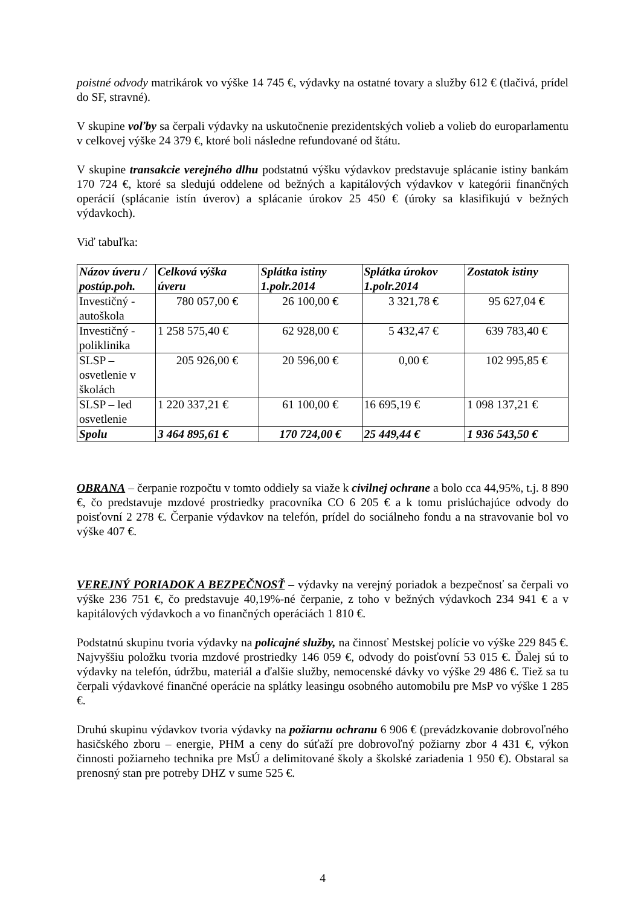poistné odvody matrikárok vo výške 14 745 €, výdavky na ostatné tovary a služby 612 € (tlačivá, prídel do SF, stravné).
V skupine voľby sa čerpali výdavky na uskutočnenie prezidentských volieb a volieb do europarlamentu v celkovej výške 24 379 €, ktoré boli následne refundované od štátu.
V skupine transakcie verejného dlhu podstatnú výšku výdavkov predstavuje splácanie istiny bankám 170 724 €, ktoré sa sledujú oddelene od bežných a kapitálových výdavkov v kategórii finančných operácií (splácanie istín úverov) a splácanie úrokov 25 450 € (úroky sa klasifikujú v bežných výdavkoch).
Viď tabuľka:
| Názov úveru / postúp.poh. | Celková výška úveru | Splátka istiny 1.polr.2014 | Splátka úrokov 1.polr.2014 | Zostatok istiny |
| --- | --- | --- | --- | --- |
| Investičný - autoškola | 780 057,00 € | 26 100,00 € | 3 321,78 € | 95 627,04 € |
| Investičný - poliklinika | 1 258 575,40 € | 62 928,00 € | 5 432,47 € | 639 783,40 € |
| SLSP – osvetlenie v školách | 205 926,00 € | 20 596,00 € | 0,00 € | 102 995,85 € |
| SLSP – led osvetlenie | 1 220 337,21 € | 61 100,00 € | 16 695,19 € | 1 098 137,21 € |
| Spolu | 3 464 895,61 € | 170 724,00 € | 25 449,44 € | 1 936 543,50 € |
OBRANA – čerpanie rozpočtu v tomto oddiely sa viaže k civilnej ochrane a bolo cca 44,95%, t.j. 8 890 €, čo predstavuje mzdové prostriedky pracovníka CO 6 205 € a k tomu prislúchajúce odvody do poisťovní 2 278 €. Čerpanie výdavkov na telefón, prídel do sociálneho fondu a na stravovanie bol vo výške 407 €.
VEREJNÝ PORIADOK A BEZPEČNOSŤ – výdavky na verejný poriadok a bezpečnosť sa čerpali vo výške 236 751 €, čo predstavuje 40,19%-né čerpanie, z toho v bežných výdavkoch 234 941 € a v kapitálových výdavkoch a vo finančných operáciách 1 810 €.
Podstatnú skupinu tvoria výdavky na policajné služby, na činnosť Mestskej polície vo výške 229 845 €. Najvyššiu položku tvoria mzdové prostriedky 146 059 €, odvody do poisťovní 53 015 €. Ďalej sú to výdavky na telefón, údržbu, materiál a ďalšie služby, nemocenské dávky vo výške 29 486 €. Tiež sa tu čerpali výdavkové finančné operácie na splátky leasingu osobného automobilu pre MsP vo výške 1 285 €.
Druhú skupinu výdavkov tvoria výdavky na požiarnu ochranu 6 906 € (prevádzkovanie dobrovoľného hasičského zboru – energie, PHM a ceny do súťaží pre dobrovoľný požiarny zbor 4 431 €, výkon činnosti požiarneho technika pre MsÚ a delimitované školy a školské zariadenia 1 950 €). Obstaral sa prenosný stan pre potreby DHZ v sume 525 €.
4